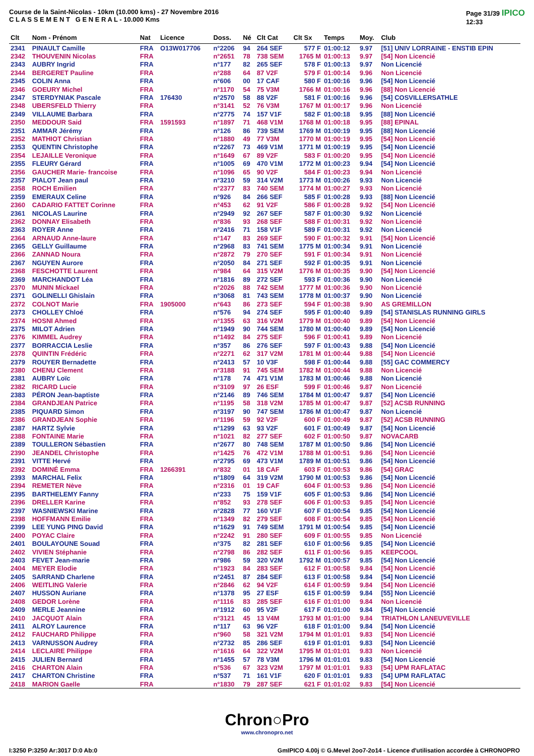Course de la Saint-Nicolas - 10km (10.000 kms) - 27 Novembre 2016
C L A S S E M E N T G E N E R A L - 10.000 Kms
Page 31/39 IPICO
12:33
| Clt | Nom - Prénom | Nat | Licence | Doss. | Né | Clt Cat | Clt Sx | Temps | Moy. | Club |
| --- | --- | --- | --- | --- | --- | --- | --- | --- | --- | --- |
| 2341 | PINAULT Camille | FRA | O13W017706 | n°2206 | 94 | 264 SEF | 577 F | 01:00:12 | 9.97 | [51] UNIV LORRAINE - ENSTIB EPIN |
| 2342 | THOUVENIN Nicolas | FRA | | n°2651 | 78 | 738 SEM | 1765 M | 01:00:13 | 9.97 | [54] Non Licencié |
| 2343 | AUBRY Ingrid | FRA | | n°177 | 82 | 265 SEF | 578 F | 01:00:13 | 9.97 | Non Licencié |
| 2344 | BERGERET Pauline | FRA | | n°288 | 64 | 87 V2F | 579 F | 01:00:14 | 9.96 | Non Licencié |
| 2345 | COLIN Anna | FRA | | n°606 | 00 | 17 CAF | 580 F | 01:00:16 | 9.96 | [54] Non Licencié |
| 2346 | GOEURY Michel | FRA | | n°1170 | 54 | 75 V3M | 1766 M | 01:00:16 | 9.96 | [88] Non Licencié |
| 2347 | STERDYNIAK Pascale | FRA | 176430 | n°2570 | 58 | 88 V2F | 581 F | 01:00:16 | 9.96 | [54] COSVILLERSATHLE |
| 2348 | UBERSFELD Thierry | FRA | | n°3141 | 52 | 76 V3M | 1767 M | 01:00:17 | 9.96 | Non Licencié |
| 2349 | VILLAUME Barbara | FRA | | n°2775 | 74 | 157 V1F | 582 F | 01:00:18 | 9.95 | [88] Non Licencié |
| 2350 | MEDDOUR Said | FRA | 1591593 | n°1897 | 71 | 468 V1M | 1768 M | 01:00:18 | 9.95 | [88] EPINAL |
| 2351 | AMMAR Jérémy | FRA | | n°126 | 86 | 739 SEM | 1769 M | 01:00:19 | 9.95 | [88] Non Licencié |
| 2352 | MATHIOT Christian | FRA | | n°1880 | 49 | 77 V3M | 1770 M | 01:00:19 | 9.95 | [54] Non Licencié |
| 2353 | QUENTIN Christophe | FRA | | n°2267 | 73 | 469 V1M | 1771 M | 01:00:19 | 9.95 | [54] Non Licencié |
| 2354 | LEJAILLE Veronique | FRA | | n°1649 | 67 | 89 V2F | 583 F | 01:00:20 | 9.95 | [54] Non Licencié |
| 2355 | FLEURY Gérard | FRA | | n°1005 | 69 | 470 V1M | 1772 M | 01:00:23 | 9.94 | [54] Non Licencié |
| 2356 | GAUCHER Marie- francoise | FRA | | n°1096 | 65 | 90 V2F | 584 F | 01:00:23 | 9.94 | Non Licencié |
| 2357 | PIALOT Jean paul | FRA | | n°3210 | 59 | 314 V2M | 1773 M | 01:00:26 | 9.93 | Non Licencié |
| 2358 | ROCH Emilien | FRA | | n°2377 | 83 | 740 SEM | 1774 M | 01:00:27 | 9.93 | Non Licencié |
| 2359 | EMERAUX Celine | FRA | | n°926 | 84 | 266 SEF | 585 F | 01:00:28 | 9.93 | [88] Non Licencié |
| 2360 | CADARIO FATTET Corinne | FRA | | n°453 | 62 | 91 V2F | 586 F | 01:00:28 | 9.92 | [54] Non Licencié |
| 2361 | NICOLAS Laurine | FRA | | n°2949 | 92 | 267 SEF | 587 F | 01:00:30 | 9.92 | Non Licencié |
| 2362 | DONNAY Elisabeth | FRA | | n°836 | 93 | 268 SEF | 588 F | 01:00:31 | 9.92 | Non Licencié |
| 2363 | ROYER Anne | FRA | | n°2416 | 71 | 158 V1F | 589 F | 01:00:31 | 9.92 | Non Licencié |
| 2364 | ARNAUD Anne-laure | FRA | | n°147 | 83 | 269 SEF | 590 F | 01:00:32 | 9.91 | [54] Non Licencié |
| 2365 | GELLY Guillaume | FRA | | n°2968 | 83 | 741 SEM | 1775 M | 01:00:34 | 9.91 | Non Licencié |
| 2366 | ZANNAD Noura | FRA | | n°2872 | 79 | 270 SEF | 591 F | 01:00:34 | 9.91 | Non Licencié |
| 2367 | NGUYEN Aurore | FRA | | n°2050 | 84 | 271 SEF | 592 F | 01:00:35 | 9.91 | Non Licencié |
| 2368 | FESCHOTTE Laurent | FRA | | n°984 | 64 | 315 V2M | 1776 M | 01:00:35 | 9.90 | [54] Non Licencié |
| 2369 | MARCHANDOT Léa | FRA | | n°1816 | 89 | 272 SEF | 593 F | 01:00:36 | 9.90 | Non Licencié |
| 2370 | MUNIN Mickael | FRA | | n°2026 | 88 | 742 SEM | 1777 M | 01:00:36 | 9.90 | Non Licencié |
| 2371 | GOLINELLI Ghislain | FRA | | n°3068 | 81 | 743 SEM | 1778 M | 01:00:37 | 9.90 | Non Licencié |
| 2372 | COLNOT Marie | FRA | 1905000 | n°643 | 86 | 273 SEF | 594 F | 01:00:38 | 9.90 | AS GREMILLON |
| 2373 | CHOLLEY Chloé | FRA | | n°576 | 94 | 274 SEF | 595 F | 01:00:40 | 9.89 | [54] STANISLAS RUNNING GIRLS |
| 2374 | HOSNI Ahmed | FRA | | n°1355 | 63 | 316 V2M | 1779 M | 01:00:40 | 9.89 | [54] Non Licencié |
| 2375 | MILOT Adrien | FRA | | n°1949 | 90 | 744 SEM | 1780 M | 01:00:40 | 9.89 | [54] Non Licencié |
| 2376 | KIMMEL Audrey | FRA | | n°1492 | 84 | 275 SEF | 596 F | 01:00:41 | 9.89 | Non Licencié |
| 2377 | BORRACCIA Leslie | FRA | | n°357 | 86 | 276 SEF | 597 F | 01:00:43 | 9.88 | [54] Non Licencié |
| 2378 | QUINTIN Frédéric | FRA | | n°2271 | 62 | 317 V2M | 1781 M | 01:00:44 | 9.88 | [54] Non Licencié |
| 2379 | ROUYER Bernadette | FRA | | n°2413 | 57 | 10 V3F | 598 F | 01:00:44 | 9.88 | [55] GAC COMMERCY |
| 2380 | CHENU Clement | FRA | | n°3188 | 91 | 745 SEM | 1782 M | 01:00:44 | 9.88 | Non Licencié |
| 2381 | AUBRY Loïc | FRA | | n°178 | 74 | 471 V1M | 1783 M | 01:00:46 | 9.88 | Non Licencié |
| 2382 | RICARD Lucie | FRA | | n°3109 | 97 | 26 ESF | 599 F | 01:00:46 | 9.87 | Non Licencié |
| 2383 | PÉRON Jean-baptiste | FRA | | n°2146 | 89 | 746 SEM | 1784 M | 01:00:47 | 9.87 | [54] Non Licencié |
| 2384 | GRANDJEAN Patrice | FRA | | n°1195 | 58 | 318 V2M | 1785 M | 01:00:47 | 9.87 | [52] ACSB RUNNING |
| 2385 | PIQUARD Simon | FRA | | n°3197 | 90 | 747 SEM | 1786 M | 01:00:47 | 9.87 | Non Licencié |
| 2386 | GRANDJEAN Sophie | FRA | | n°1196 | 59 | 92 V2F | 600 F | 01:00:49 | 9.87 | [52] ACSB RUNNING |
| 2387 | HARTZ Sylvie | FRA | | n°1299 | 63 | 93 V2F | 601 F | 01:00:49 | 9.87 | [54] Non Licencié |
| 2388 | FONTAINE Marie | FRA | | n°1021 | 82 | 277 SEF | 602 F | 01:00:50 | 9.87 | NOVACARB |
| 2389 | TOULLERON Sébastien | FRA | | n°2677 | 80 | 748 SEM | 1787 M | 01:00:50 | 9.86 | [54] Non Licencié |
| 2390 | JEANDEL Christophe | FRA | | n°1425 | 76 | 472 V1M | 1788 M | 01:00:51 | 9.86 | [54] Non Licencié |
| 2391 | VITTE Hervé | FRA | | n°2795 | 69 | 473 V1M | 1789 M | 01:00:51 | 9.86 | [54] Non Licencié |
| 2392 | DOMINÉ Emma | FRA | 1266391 | n°832 | 01 | 18 CAF | 603 F | 01:00:53 | 9.86 | [54] GRAC |
| 2393 | MARCHAL Felix | FRA | | n°1809 | 64 | 319 V2M | 1790 M | 01:00:53 | 9.86 | [54] Non Licencié |
| 2394 | REMETER Nève | FRA | | n°2316 | 01 | 19 CAF | 604 F | 01:00:53 | 9.86 | [54] Non Licencié |
| 2395 | BARTHELEMY Fanny | FRA | | n°233 | 75 | 159 V1F | 605 F | 01:00:53 | 9.86 | [54] Non Licencié |
| 2396 | DRELLER Karine | FRA | | n°852 | 93 | 278 SEF | 606 F | 01:00:53 | 9.85 | [54] Non Licencié |
| 2397 | WASNIEWSKI Marine | FRA | | n°2828 | 77 | 160 V1F | 607 F | 01:00:54 | 9.85 | [54] Non Licencié |
| 2398 | HOFFMANN Emilie | FRA | | n°1349 | 82 | 279 SEF | 608 F | 01:00:54 | 9.85 | [54] Non Licencié |
| 2399 | LEE YUNG PING David | FRA | | n°1629 | 91 | 749 SEM | 1791 M | 01:00:54 | 9.85 | [54] Non Licencié |
| 2400 | POYAC Claire | FRA | | n°2242 | 91 | 280 SEF | 609 F | 01:00:55 | 9.85 | Non Licencié |
| 2401 | BOULAYOUNE Souad | FRA | | n°375 | 82 | 281 SEF | 610 F | 01:00:56 | 9.85 | [54] Non Licencié |
| 2402 | VIVIEN Stéphanie | FRA | | n°2798 | 86 | 282 SEF | 611 F | 01:00:56 | 9.85 | KEEPCOOL |
| 2403 | FEVET Jean-marie | FRA | | n°986 | 59 | 320 V2M | 1792 M | 01:00:57 | 9.85 | [54] Non Licencié |
| 2404 | MEYER Elodie | FRA | | n°1923 | 84 | 283 SEF | 612 F | 01:00:58 | 9.84 | [54] Non Licencié |
| 2405 | SARRAND Charlene | FRA | | n°2451 | 87 | 284 SEF | 613 F | 01:00:58 | 9.84 | [54] Non Licencié |
| 2406 | WEITLING Valerie | FRA | | n°2846 | 62 | 94 V2F | 614 F | 01:00:59 | 9.84 | [54] Non Licencié |
| 2407 | HUSSON Auriane | FRA | | n°1378 | 95 | 27 ESF | 615 F | 01:00:59 | 9.84 | [55] Non Licencié |
| 2408 | GEDOR Lorène | FRA | | n°1116 | 83 | 285 SEF | 616 F | 01:01:00 | 9.84 | Non Licencié |
| 2409 | MERLE Jeannine | FRA | | n°1912 | 60 | 95 V2F | 617 F | 01:01:00 | 9.84 | [54] Non Licencié |
| 2410 | JACQUOT Alain | FRA | | n°3121 | 45 | 13 V4M | 1793 M | 01:01:00 | 9.84 | TRIATHLON LANEUVEVILLE |
| 2411 | ALROY Laurence | FRA | | n°117 | 63 | 96 V2F | 618 F | 01:01:00 | 9.84 | [54] Non Licencié |
| 2412 | FAUCHARD Philippe | FRA | | n°960 | 58 | 321 V2M | 1794 M | 01:01:01 | 9.83 | [54] Non Licencié |
| 2413 | VARNUSSON Audrey | FRA | | n°2732 | 85 | 286 SEF | 619 F | 01:01:01 | 9.83 | [54] Non Licencié |
| 2414 | LECLAIRE Philippe | FRA | | n°1616 | 64 | 322 V2M | 1795 M | 01:01:01 | 9.83 | Non Licencié |
| 2415 | JULIEN Bernard | FRA | | n°1455 | 57 | 78 V3M | 1796 M | 01:01:01 | 9.83 | [54] Non Licencié |
| 2416 | CHARTON Alain | FRA | | n°536 | 67 | 323 V2M | 1797 M | 01:01:01 | 9.83 | [54] UPM RAFLATAC |
| 2417 | CHARTON Christine | FRA | | n°537 | 71 | 161 V1F | 620 F | 01:01:01 | 9.83 | [54] UPM RAFLATAC |
| 2418 | MARION Gaelle | FRA | | n°1830 | 79 | 287 SEF | 621 F | 01:01:02 | 9.83 | [54] Non Licencié |
Chron○Pro
www.chronopro.net
I:3250 P:3250 Ar:3017 D:0 Ab:0 GmIPICO 4.00j © G.Mevel 2oo7-2o14 - Licence d'utilisation accordée à CHRONOPRO